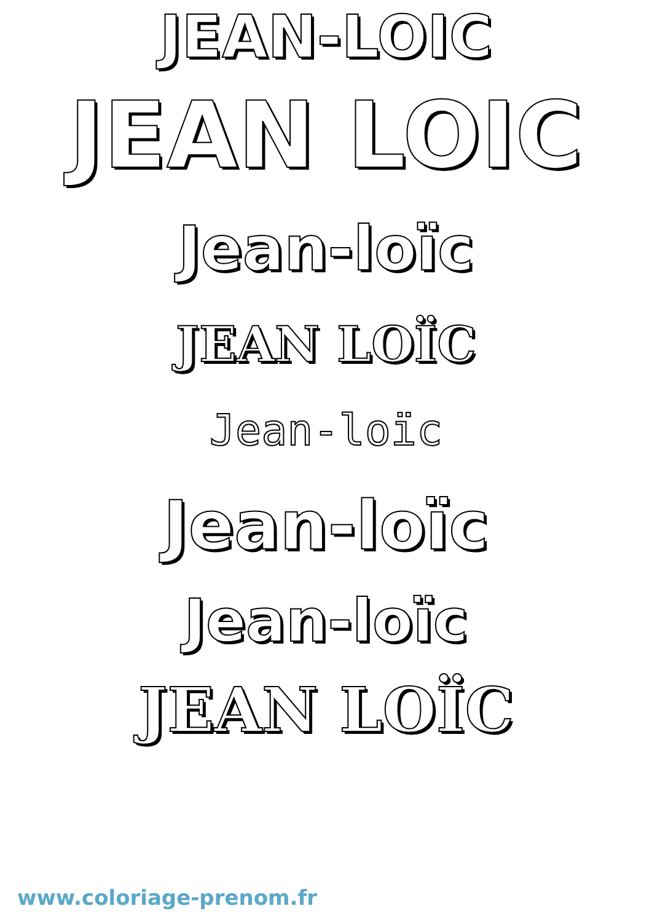JEAN-LOIC
JEAN LOIC
Jean-loïc
JEAN LOÏC
Jean-loïc
Jean-loïc
Jean-loïc
JEAN LOÏC
www.coloriage-prenom.fr